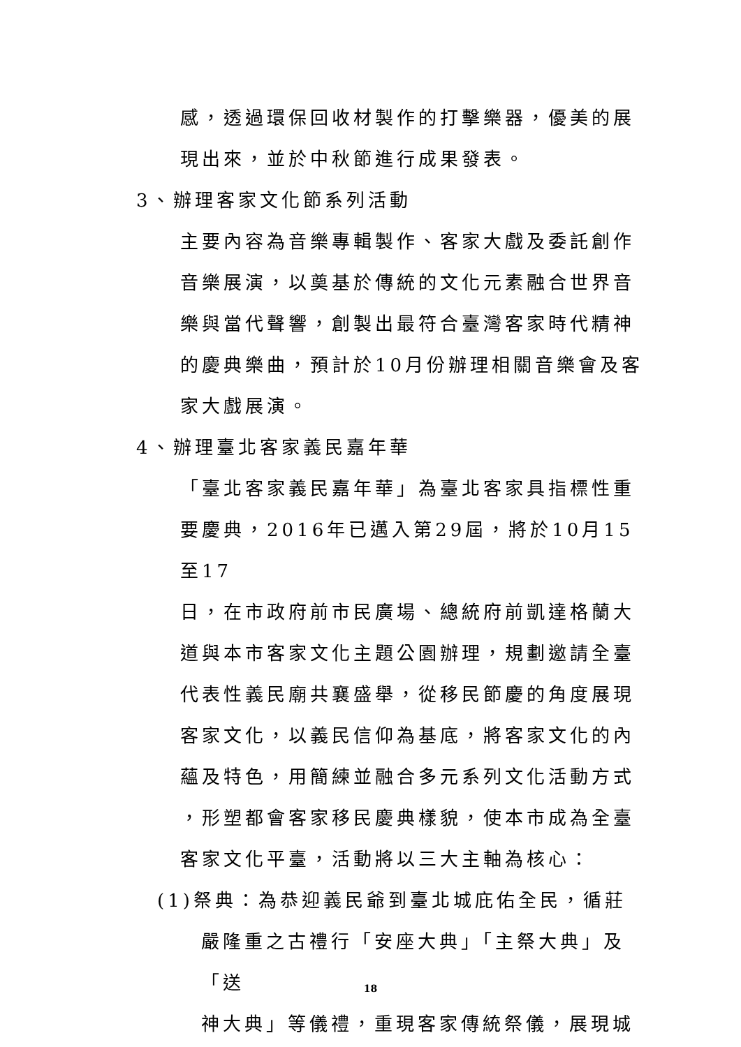感，透過環保回收材製作的打擊樂器，優美的展
現出來，並於中秋節進行成果發表。
3、辦理客家文化節系列活動
主要內容為音樂專輯製作、客家大戲及委託創作
音樂展演，以奠基於傳統的文化元素融合世界音
樂與當代聲響，創製出最符合臺灣客家時代精神
的慶典樂曲，預計於10月份辦理相關音樂會及客
家大戲展演。
4、辦理臺北客家義民嘉年華
「臺北客家義民嘉年華」為臺北客家具指標性重
要慶典，2016年已邁入第29屆，將於10月15至17
日，在市政府前市民廣場、總統府前凱達格蘭大
道與本市客家文化主題公園辦理，規劃邀請全臺
代表性義民廟共襄盛舉，從移民節慶的角度展現
客家文化，以義民信仰為基底，將客家文化的內
蘊及特色，用簡練並融合多元系列文化活動方式
，形塑都會客家移民慶典樣貌，使本市成為全臺
客家文化平臺，活動將以三大主軸為核心：
(1)祭典：為恭迎義民爺到臺北城庇佑全民，循莊
嚴隆重之古禮行「安座大典」「主祭大典」及「送
神大典」等儀禮，重現客家傳統祭儀，展現城
18